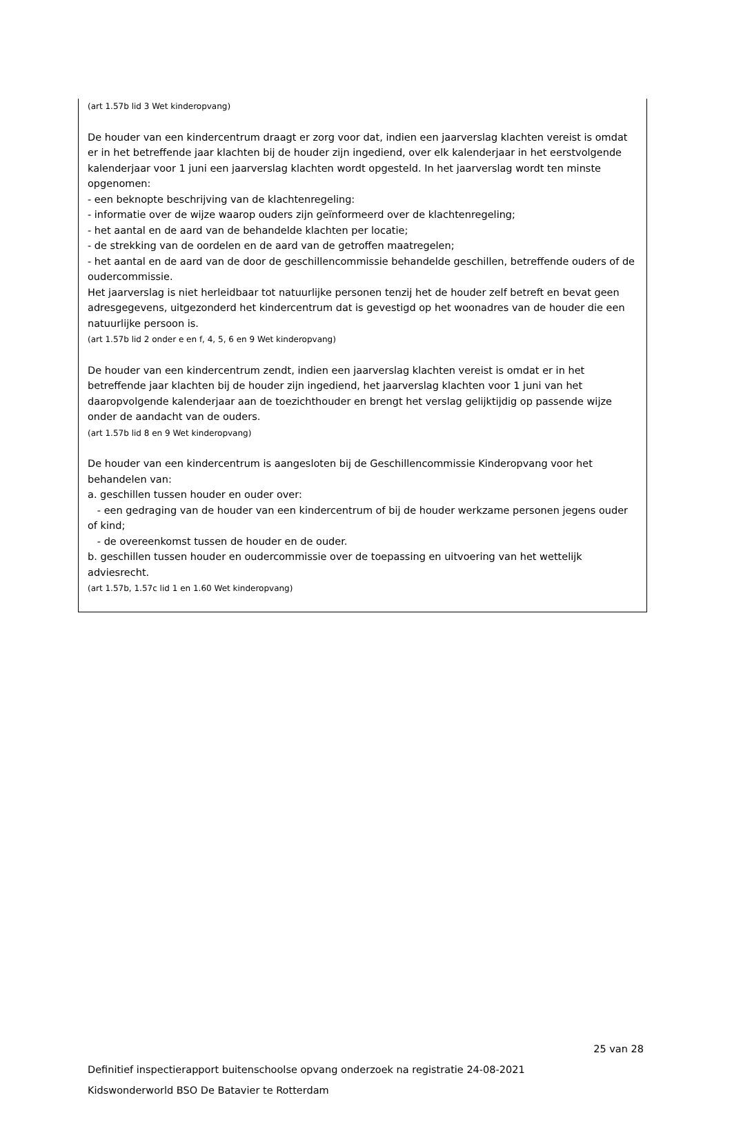(art 1.57b lid 3 Wet kinderopvang)
De houder van een kindercentrum draagt er zorg voor dat, indien een jaarverslag klachten vereist is omdat er in het betreffende jaar klachten bij de houder zijn ingediend, over elk kalenderjaar in het eerstvolgende kalenderjaar voor 1 juni een jaarverslag klachten wordt opgesteld. In het jaarverslag wordt ten minste opgenomen:
- een beknopte beschrijving van de klachtenregeling:
- informatie over de wijze waarop ouders zijn geïnformeerd over de klachtenregeling;
- het aantal en de aard van de behandelde klachten per locatie;
- de strekking van de oordelen en de aard van de getroffen maatregelen;
- het aantal en de aard van de door de geschillencommissie behandelde geschillen, betreffende ouders of de oudercommissie.
Het jaarverslag is niet herleidbaar tot natuurlijke personen tenzij het de houder zelf betreft en bevat geen adresgegevens, uitgezonderd het kindercentrum dat is gevestigd op het woonadres van de houder die een natuurlijke persoon is.
(art 1.57b lid 2 onder e en f, 4, 5, 6 en 9 Wet kinderopvang)
De houder van een kindercentrum zendt, indien een jaarverslag klachten vereist is omdat er in het betreffende jaar klachten bij de houder zijn ingediend, het jaarverslag klachten voor 1 juni van het daaropvolgende kalenderjaar aan de toezichthouder en brengt het verslag gelijktijdig op passende wijze onder de aandacht van de ouders.
(art 1.57b lid 8 en 9 Wet kinderopvang)
De houder van een kindercentrum is aangesloten bij de Geschillencommissie Kinderopvang voor het behandelen van:
a. geschillen tussen houder en ouder over:
- een gedraging van de houder van een kindercentrum of bij de houder werkzame personen jegens ouder of kind;
- de overeenkomst tussen de houder en de ouder.
b. geschillen tussen houder en oudercommissie over de toepassing en uitvoering van het wettelijk adviesrecht.
(art 1.57b, 1.57c lid 1 en 1.60 Wet kinderopvang)
25 van 28
Definitief inspectierapport buitenschoolse opvang onderzoek na registratie 24-08-2021
Kidswonderworld BSO De Batavier te Rotterdam